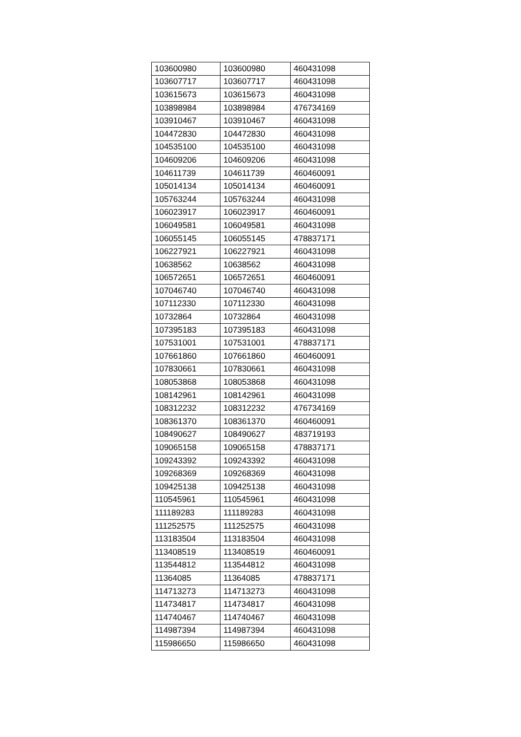| 103600980 | 103600980 | 460431098 |
| 103607717 | 103607717 | 460431098 |
| 103615673 | 103615673 | 460431098 |
| 103898984 | 103898984 | 476734169 |
| 103910467 | 103910467 | 460431098 |
| 104472830 | 104472830 | 460431098 |
| 104535100 | 104535100 | 460431098 |
| 104609206 | 104609206 | 460431098 |
| 104611739 | 104611739 | 460460091 |
| 105014134 | 105014134 | 460460091 |
| 105763244 | 105763244 | 460431098 |
| 106023917 | 106023917 | 460460091 |
| 106049581 | 106049581 | 460431098 |
| 106055145 | 106055145 | 478837171 |
| 106227921 | 106227921 | 460431098 |
| 10638562 | 10638562 | 460431098 |
| 106572651 | 106572651 | 460460091 |
| 107046740 | 107046740 | 460431098 |
| 107112330 | 107112330 | 460431098 |
| 10732864 | 10732864 | 460431098 |
| 107395183 | 107395183 | 460431098 |
| 107531001 | 107531001 | 478837171 |
| 107661860 | 107661860 | 460460091 |
| 107830661 | 107830661 | 460431098 |
| 108053868 | 108053868 | 460431098 |
| 108142961 | 108142961 | 460431098 |
| 108312232 | 108312232 | 476734169 |
| 108361370 | 108361370 | 460460091 |
| 108490627 | 108490627 | 483719193 |
| 109065158 | 109065158 | 478837171 |
| 109243392 | 109243392 | 460431098 |
| 109268369 | 109268369 | 460431098 |
| 109425138 | 109425138 | 460431098 |
| 110545961 | 110545961 | 460431098 |
| 111189283 | 111189283 | 460431098 |
| 111252575 | 111252575 | 460431098 |
| 113183504 | 113183504 | 460431098 |
| 113408519 | 113408519 | 460460091 |
| 113544812 | 113544812 | 460431098 |
| 11364085 | 11364085 | 478837171 |
| 114713273 | 114713273 | 460431098 |
| 114734817 | 114734817 | 460431098 |
| 114740467 | 114740467 | 460431098 |
| 114987394 | 114987394 | 460431098 |
| 115986650 | 115986650 | 460431098 |